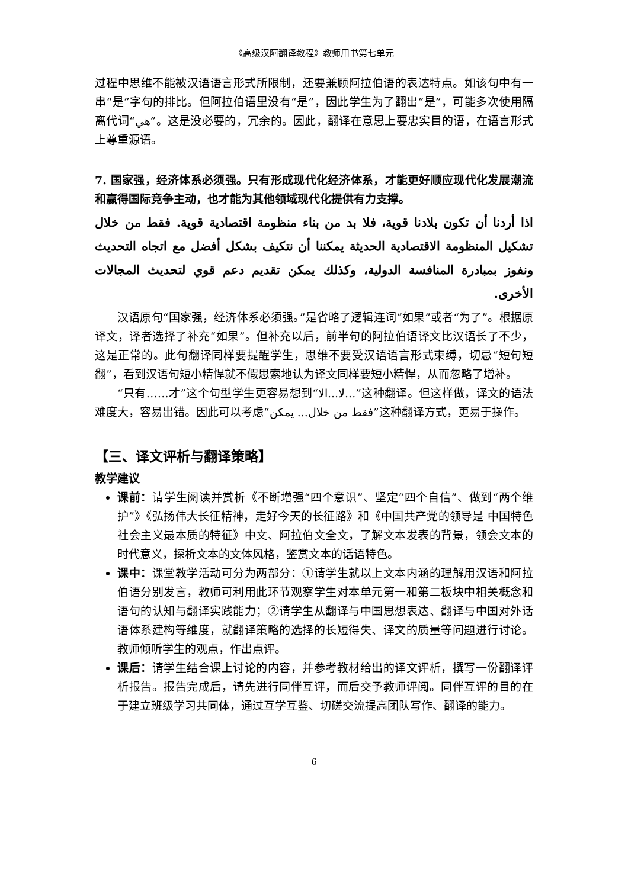《高级汉阿翻译教程》教师用书第七单元
过程中思维不能被汉语语言形式所限制，还要兼顾阿拉伯语的表达特点。如该句中有一串“是”字句的排比。但阿拉伯语里没有“是”，因此学生为了翻出“是”，可能多次使用隔离代词“هي”。这是没必要的，冗余的。因此，翻译在意思上要忠实目的语，在语言形式上尊重源语。
7. 国家强，经济体系必须强。只有形成现代化经济体系，才能更好顺应现代化发展潮流和赢得国际竞争主动，也才能为其他领域现代化提供有力支撑。
اذا أردنا أن تكون بلادنا قوية، فلا بد من بناء منظومة اقتصادية قوية. فقط من خلال تشكيل المنظومة الاقتصادية الحديثة يمكننا أن نتكيف بشكل أفضل مع اتجاه التحديث ونفوز بمبادرة المنافسة الدولية، وكذلك يمكن تقديم دعم قوي لتحديث المجالات الأخرى.
汉语原句“国家强，经济体系必须强。”是省略了逻辑连词“如果”或者“为了”。根据原译文，译者选择了补充“如果”。但补充以后，前半句的阿拉伯语译文比汉语长了不少，这是正常的。此句翻译同样要提醒学生，思维不要受汉语语言形式束缚，切忌“短句短翻”，看到汉语句短小精悍就不假思索地认为译文同样要短小精悍，从而忽略了增补。
“只有……才”这个句型学生更容易想到“لا...الا...”这种翻译。但这样做，译文的语法难度大，容易出错。因此可以考虑“فقط من خلال... يمكن”这种翻译方式，更易于操作。
【三、译文评析与翻译策略】
教学建议
课前：请学生阅读并赏析《不断增强“四个意识”、坚定“四个自信”、做到“两个维护”》《弘扬伟大长征精神，走好今天的长征路》和《中国共产党的领导是 中国特色社会主义最本质的特征》中文、阿拉伯文全文，了解文本发表的背景，领会文本的时代意义，探析文本的文体风格，鉴赏文本的话语特色。
课中：课堂教学活动可分为两部分：①请学生就以上文本内涵的理解用汉语和阿拉伯语分别发言，教师可利用此环节观察学生对本单元第一和第二板块中相关概念和语句的认知与翻译实践能力；②请学生从翻译与中国思想表达、翻译与中国对外话语体系建构等维度，就翻译策略的选择的长短得失、译文的质量等问题进行讨论。教师倾听学生的观点，作出点评。
课后：请学生结合课上讨论的内容，并参考教材给出的译文评析，撰写一份翻译评析报告。报告完成后，请先进行同伴互评，而后交予教师评阅。同伴互评的目的在于建立班级学习共同体，通过互学互鉴、切磋交流提高团队写作、翻译的能力。
6